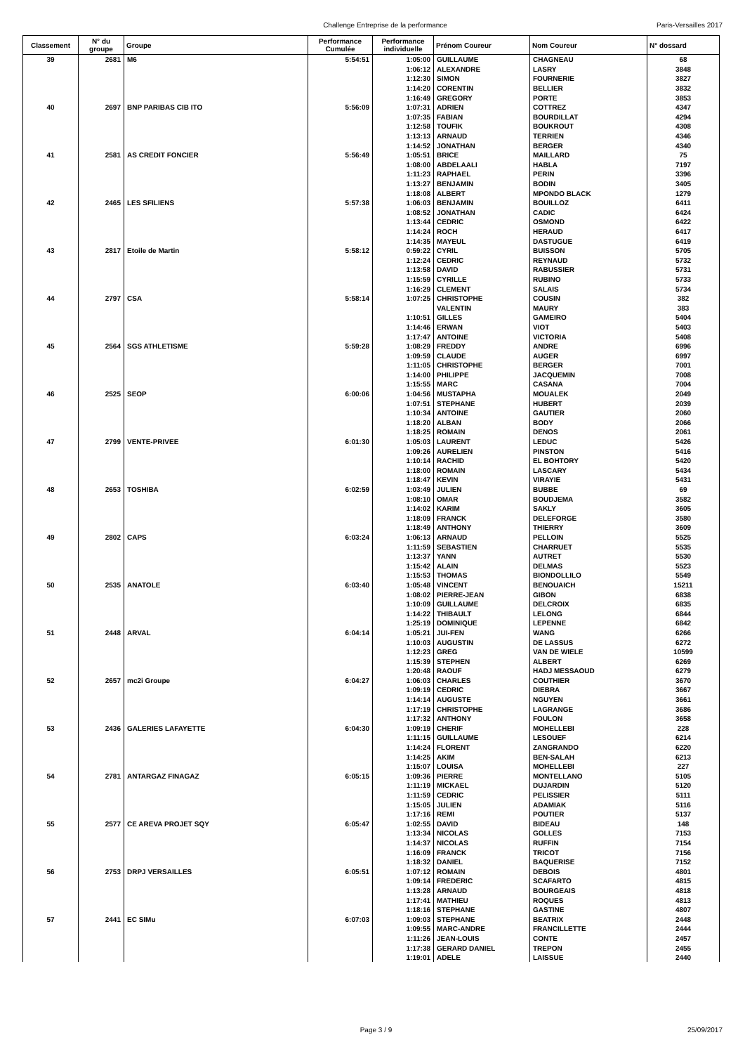Challenge Entreprise de la performance Paris-Versailles 2017
| Classement | N° du groupe | Groupe | Performance Cumulée | Performance individuelle | Prénom Coureur | Nom Coureur | N° dossard |
| --- | --- | --- | --- | --- | --- | --- | --- |
| 39 | 2681 | M6 | 5:54:51 | 1:05:00 | GUILLAUME | CHAGNEAU | 68 |
| | | | | 1:06:12 | ALEXANDRE | LASRY | 3848 |
| | | | | 1:12:30 | SIMON | FOURNERIE | 3827 |
| | | | | 1:14:20 | CORENTIN | BELLIER | 3832 |
| | | | | 1:16:49 | GREGORY | PORTE | 3853 |
| 40 | 2697 | BNP PARIBAS CIB ITO | 5:56:09 | 1:07:31 | ADRIEN | COTTREZ | 4347 |
| | | | | 1:07:35 | FABIAN | BOURDILLAT | 4294 |
| | | | | 1:12:58 | TOUFIK | BOUKROUT | 4308 |
| | | | | 1:13:13 | ARNAUD | TERRIEN | 4346 |
| | | | | 1:14:52 | JONATHAN | BERGER | 4340 |
| 41 | 2581 | AS CREDIT FONCIER | 5:56:49 | 1:05:51 | BRICE | MAILLARD | 75 |
| | | | | 1:08:00 | ABDELAALI | HABLA | 7197 |
| | | | | 1:11:23 | RAPHAEL | PERIN | 3396 |
| | | | | 1:13:27 | BENJAMIN | BODIN | 3405 |
| | | | | 1:18:08 | ALBERT | MPONDO BLACK | 1279 |
| 42 | 2465 | LES SFILIENS | 5:57:38 | 1:06:03 | BENJAMIN | BOUILLOZ | 6411 |
| | | | | 1:08:52 | JONATHAN | CADIC | 6424 |
| | | | | 1:13:44 | CEDRIC | OSMOND | 6422 |
| | | | | 1:14:24 | ROCH | HERAUD | 6417 |
| | | | | 1:14:35 | MAYEUL | DASTUGUE | 6419 |
| 43 | 2817 | Etoile de Martin | 5:58:12 | 0:59:22 | CYRIL | BUISSON | 5705 |
| | | | | 1:12:24 | CEDRIC | REYNAUD | 5732 |
| | | | | 1:13:58 | DAVID | RABUSSIER | 5731 |
| | | | | 1:15:59 | CYRILLE | RUBINO | 5733 |
| | | | | 1:16:29 | CLEMENT | SALAIS | 5734 |
| 44 | 2797 | CSA | 5:58:14 | 1:07:25 | CHRISTOPHE | COUSIN | 382 |
| | | | | | VALENTIN | MAURY | 383 |
| | | | | 1:10:51 | GILLES | GAMEIRO | 5404 |
| | | | | 1:14:46 | ERWAN | VIOT | 5403 |
| | | | | 1:17:47 | ANTOINE | VICTORIA | 5408 |
| 45 | 2564 | SGS ATHLETISME | 5:59:28 | 1:08:29 | FREDDY | ANDRE | 6996 |
| | | | | 1:09:59 | CLAUDE | AUGER | 6997 |
| | | | | 1:11:05 | CHRISTOPHE | BERGER | 7001 |
| | | | | 1:14:00 | PHILIPPE | JACQUEMIN | 7008 |
| | | | | 1:15:55 | MARC | CASANA | 7004 |
| 46 | 2525 | SEOP | 6:00:06 | 1:04:56 | MUSTAPHA | MOUALEK | 2049 |
| | | | | 1:07:51 | STEPHANE | HUBERT | 2039 |
| | | | | 1:10:34 | ANTOINE | GAUTIER | 2060 |
| | | | | 1:18:20 | ALBAN | BODY | 2066 |
| | | | | 1:18:25 | ROMAIN | DENOS | 2061 |
| 47 | 2799 | VENTE-PRIVEE | 6:01:30 | 1:05:03 | LAURENT | LEDUC | 5426 |
| | | | | 1:09:26 | AURELIEN | PINSTON | 5416 |
| | | | | 1:10:14 | RACHID | EL BOHTORY | 5420 |
| | | | | 1:18:00 | ROMAIN | LASCARY | 5434 |
| | | | | 1:18:47 | KEVIN | VIRAYIE | 5431 |
| 48 | 2653 | TOSHIBA | 6:02:59 | 1:03:49 | JULIEN | BUBBE | 69 |
| | | | | 1:08:10 | OMAR | BOUDJEMA | 3582 |
| | | | | 1:14:02 | KARIM | SAKLY | 3605 |
| | | | | 1:18:09 | FRANCK | DELEFORGE | 3580 |
| | | | | 1:18:49 | ANTHONY | THIERRY | 3609 |
| 49 | 2802 | CAPS | 6:03:24 | 1:06:13 | ARNAUD | PELLOIN | 5525 |
| | | | | 1:11:59 | SEBASTIEN | CHARRUET | 5535 |
| | | | | 1:13:37 | YANN | AUTRET | 5530 |
| | | | | 1:15:42 | ALAIN | DELMAS | 5523 |
| | | | | 1:15:53 | THOMAS | BIONDOLLILO | 5549 |
| 50 | 2535 | ANATOLE | 6:03:40 | 1:05:48 | VINCENT | BENOUAICH | 15211 |
| | | | | 1:08:02 | PIERRE-JEAN | GIBON | 6838 |
| | | | | 1:10:09 | GUILLAUME | DELCROIX | 6835 |
| | | | | 1:14:22 | THIBAULT | LELONG | 6844 |
| | | | | 1:25:19 | DOMINIQUE | LEPENNE | 6842 |
| 51 | 2448 | ARVAL | 6:04:14 | 1:05:21 | JUI-FEN | WANG | 6266 |
| | | | | 1:10:03 | AUGUSTIN | DE LASSUS | 6272 |
| | | | | 1:12:23 | GREG | VAN DE WIELE | 10599 |
| | | | | 1:15:39 | STEPHEN | ALBERT | 6269 |
| | | | | 1:20:48 | RAOUF | HADJ MESSAOUD | 6279 |
| 52 | 2657 | mc2i Groupe | 6:04:27 | 1:06:03 | CHARLES | COUTHIER | 3670 |
| | | | | 1:09:19 | CEDRIC | DIEBRA | 3667 |
| | | | | 1:14:14 | AUGUSTE | NGUYEN | 3661 |
| | | | | 1:17:19 | CHRISTOPHE | LAGRANGE | 3686 |
| | | | | 1:17:32 | ANTHONY | FOULON | 3658 |
| 53 | 2436 | GALERIES LAFAYETTE | 6:04:30 | 1:09:19 | CHERIF | MOHELLEBI | 228 |
| | | | | 1:11:15 | GUILLAUME | LESOUEF | 6214 |
| | | | | 1:14:24 | FLORENT | ZANGRANDO | 6220 |
| | | | | 1:14:25 | AKIM | BEN-SALAH | 6213 |
| | | | | 1:15:07 | LOUISA | MOHELLEBI | 227 |
| 54 | 2781 | ANTARGAZ FINAGAZ | 6:05:15 | 1:09:36 | PIERRE | MONTELLANO | 5105 |
| | | | | 1:11:19 | MICKAEL | DUJARDIN | 5120 |
| | | | | 1:11:59 | CEDRIC | PELISSIER | 5111 |
| | | | | 1:15:05 | JULIEN | ADAMIAK | 5116 |
| | | | | 1:17:16 | REMI | POUTIER | 5137 |
| 55 | 2577 | CE AREVA PROJET SQY | 6:05:47 | 1:02:55 | DAVID | BIDEAU | 148 |
| | | | | 1:13:34 | NICOLAS | GOLLES | 7153 |
| | | | | 1:14:37 | NICOLAS | RUFFIN | 7154 |
| | | | | 1:16:09 | FRANCK | TRICOT | 7156 |
| | | | | 1:18:32 | DANIEL | BAQUERISE | 7152 |
| 56 | 2753 | DRPJ VERSAILLES | 6:05:51 | 1:07:12 | ROMAIN | DEBOIS | 4801 |
| | | | | 1:09:14 | FREDERIC | SCAFARTO | 4815 |
| | | | | 1:13:28 | ARNAUD | BOURGEAIS | 4818 |
| | | | | 1:17:41 | MATHIEU | ROQUES | 4813 |
| | | | | 1:18:16 | STEPHANE | GASTINE | 4807 |
| 57 | 2441 | EC SIMu | 6:07:03 | 1:09:03 | STEPHANE | BEATRIX | 2448 |
| | | | | 1:09:55 | MARC-ANDRE | FRANCILLETTE | 2444 |
| | | | | 1:11:26 | JEAN-LOUIS | CONTE | 2457 |
| | | | | 1:17:38 | GERARD DANIEL | TREPON | 2455 |
| | | | | 1:19:01 | ADELE | LAISSUE | 2440 |
Page 3 / 9 25/09/2017